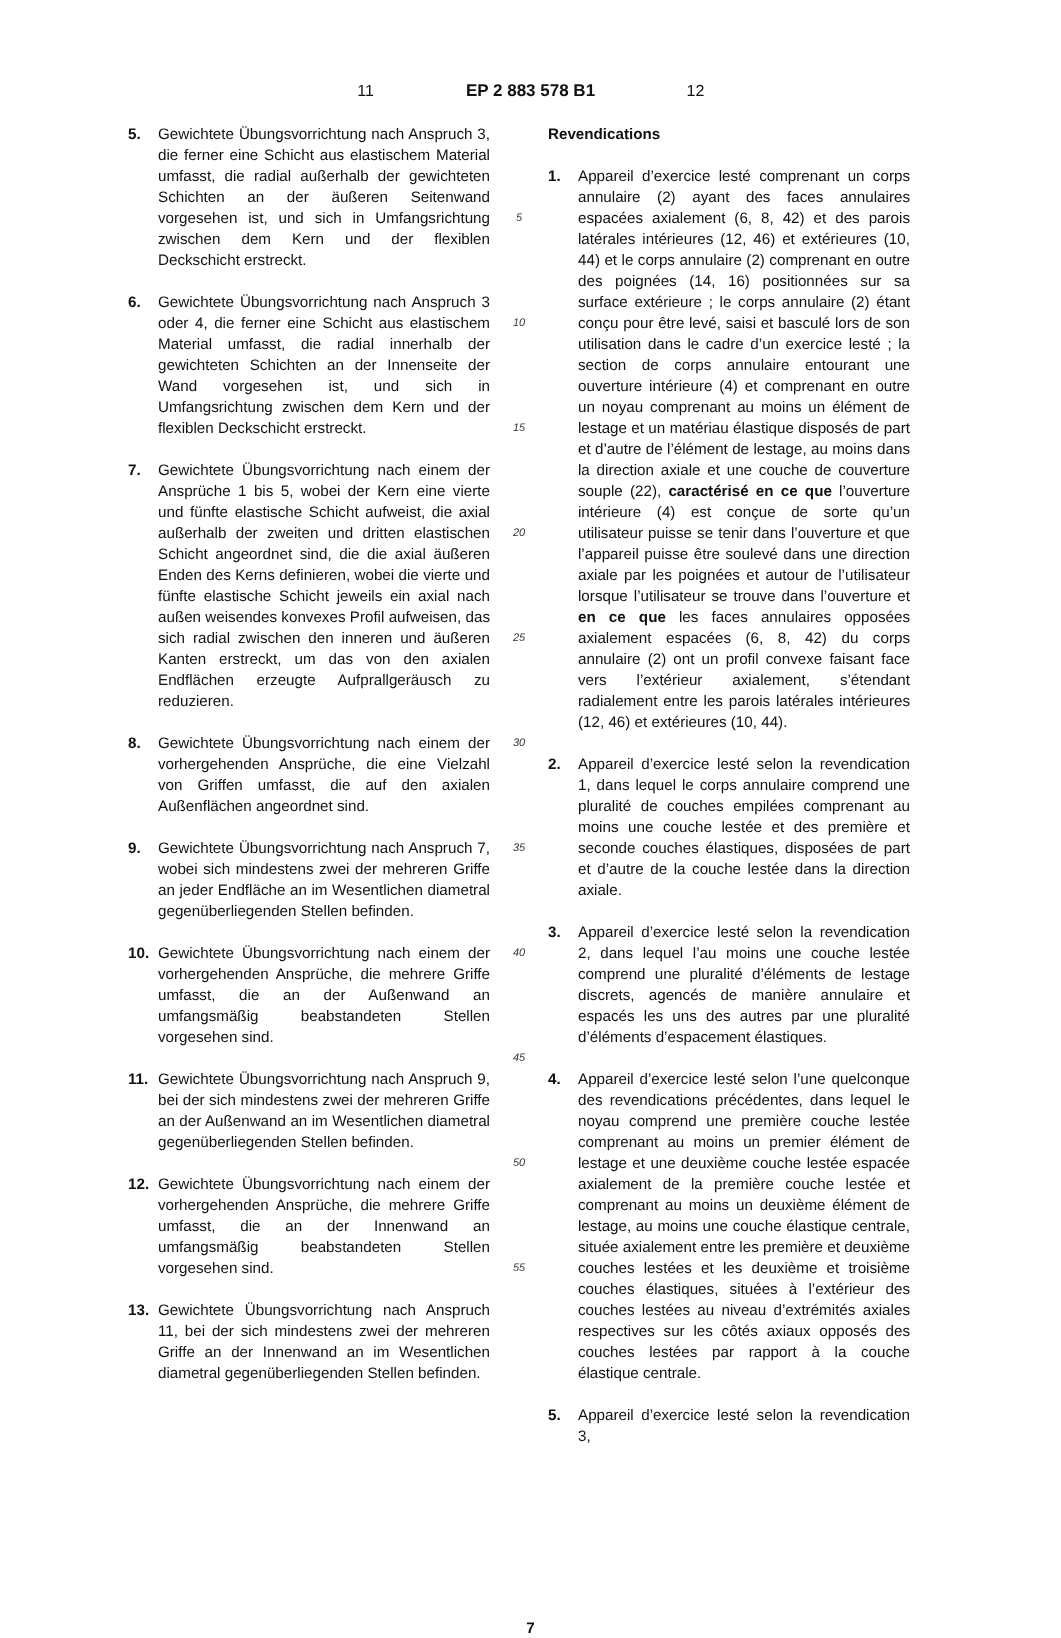11 EP 2 883 578 B1 12
5. Gewichtete Übungsvorrichtung nach Anspruch 3, die ferner eine Schicht aus elastischem Material umfasst, die radial außerhalb der gewichteten Schichten an der äußeren Seitenwand vorgesehen ist, und sich in Umfangsrichtung zwischen dem Kern und der flexiblen Deckschicht erstreckt.
6. Gewichtete Übungsvorrichtung nach Anspruch 3 oder 4, die ferner eine Schicht aus elastischem Material umfasst, die radial innerhalb der gewichteten Schichten an der Innenseite der Wand vorgesehen ist, und sich in Umfangsrichtung zwischen dem Kern und der flexiblen Deckschicht erstreckt.
7. Gewichtete Übungsvorrichtung nach einem der Ansprüche 1 bis 5, wobei der Kern eine vierte und fünfte elastische Schicht aufweist, die axial außerhalb der zweiten und dritten elastischen Schicht angeordnet sind, die die axial äußeren Enden des Kerns definieren, wobei die vierte und fünfte elastische Schicht jeweils ein axial nach außen weisendes konvexes Profil aufweisen, das sich radial zwischen den inneren und äußeren Kanten erstreckt, um das von den axialen Endflächen erzeugte Aufprallgeräusch zu reduzieren.
8. Gewichtete Übungsvorrichtung nach einem der vorhergehenden Ansprüche, die eine Vielzahl von Griffen umfasst, die auf den axialen Außenflächen angeordnet sind.
9. Gewichtete Übungsvorrichtung nach Anspruch 7, wobei sich mindestens zwei der mehreren Griffe an jeder Endfläche an im Wesentlichen diametral gegenüberliegenden Stellen befinden.
10. Gewichtete Übungsvorrichtung nach einem der vorhergehenden Ansprüche, die mehrere Griffe umfasst, die an der Außenwand an umfangsmäßig beabstandeten Stellen vorgesehen sind.
11. Gewichtete Übungsvorrichtung nach Anspruch 9, bei der sich mindestens zwei der mehreren Griffe an der Außenwand an im Wesentlichen diametral gegenüberliegenden Stellen befinden.
12. Gewichtete Übungsvorrichtung nach einem der vorhergehenden Ansprüche, die mehrere Griffe umfasst, die an der Innenwand an umfangsmäßig beabstandeten Stellen vorgesehen sind.
13. Gewichtete Übungsvorrichtung nach Anspruch 11, bei der sich mindestens zwei der mehreren Griffe an der Innenwand an im Wesentlichen diametral gegenüberliegenden Stellen befinden.
5
10
15
20
25
30
35
40
45
50
55
Revendications
1. Appareil d’exercice lesté comprenant un corps annulaire (2) ayant des faces annulaires espacées axialement (6, 8, 42) et des parois latérales intérieures (12, 46) et extérieures (10, 44) et le corps annulaire (2) comprenant en outre des poignées (14, 16) positionnées sur sa surface extérieure ; le corps annulaire (2) étant conçu pour être levé, saisi et basculé lors de son utilisation dans le cadre d’un exercice lesté ; la section de corps annulaire entourant une ouverture intérieure (4) et comprenant en outre un noyau comprenant au moins un élément de lestage et un matériau élastique disposés de part et d’autre de l’élément de lestage, au moins dans la direction axiale et une couche de couverture souple (22), caractérisé en ce que l’ouverture intérieure (4) est conçue de sorte qu’un utilisateur puisse se tenir dans l’ouverture et que l’appareil puisse être soulevé dans une direction axiale par les poignées et autour de l’utilisateur lorsque l’utilisateur se trouve dans l’ouverture et en ce que les faces annulaires opposées axialement espacées (6, 8, 42) du corps annulaire (2) ont un profil convexe faisant face vers l’extérieur axialement, s’étendant radialement entre les parois latérales intérieures (12, 46) et extérieures (10, 44).
2. Appareil d’exercice lesté selon la revendication 1, dans lequel le corps annulaire comprend une pluralité de couches empilées comprenant au moins une couche lestée et des première et seconde couches élastiques, disposées de part et d’autre de la couche lestée dans la direction axiale.
3. Appareil d’exercice lesté selon la revendication 2, dans lequel l’au moins une couche lestée comprend une pluralité d’éléments de lestage discrets, agencés de manière annulaire et espacés les uns des autres par une pluralité d’éléments d’espacement élastiques.
4. Appareil d’exercice lesté selon l’une quelconque des revendications précédentes, dans lequel le noyau comprend une première couche lestée comprenant au moins un premier élément de lestage et une deuxième couche lestée espacée axialement de la première couche lestée et comprenant au moins un deuxième élément de lestage, au moins une couche élastique centrale, située axialement entre les première et deuxième couches lestées et les deuxième et troisième couches élastiques, situées à l’extérieur des couches lestées au niveau d’extrémités axiales respectives sur les côtés axiaux opposés des couches lestées par rapport à la couche élastique centrale.
5. Appareil d’exercice lesté selon la revendication 3,
7